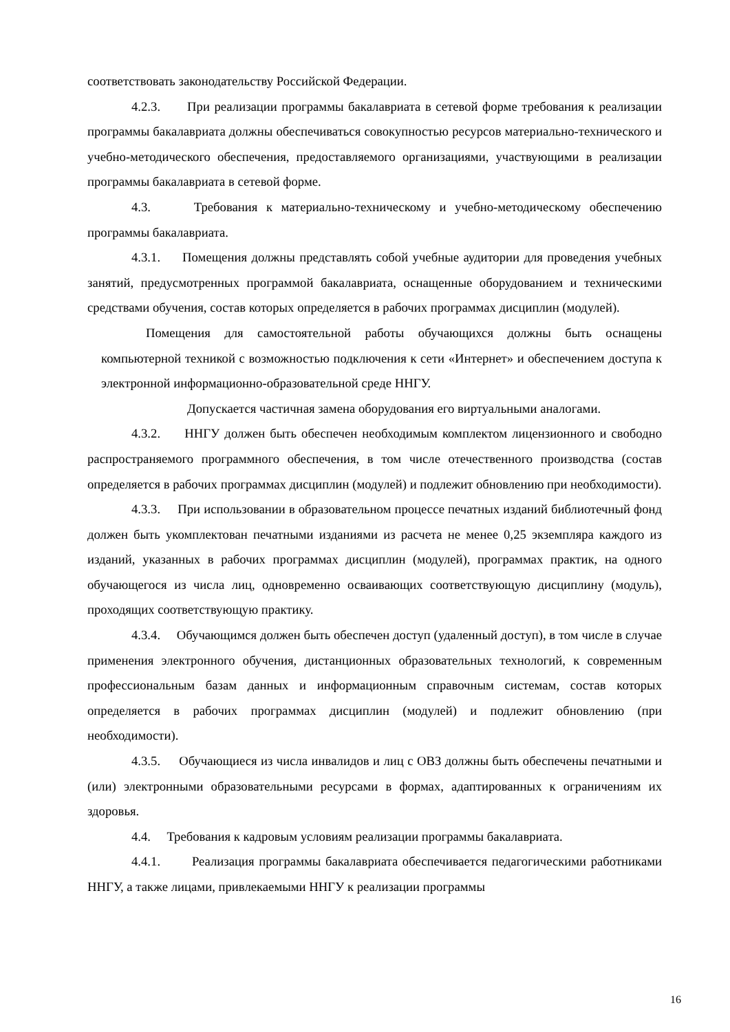соответствовать законодательству Российской Федерации.
4.2.3. При реализации программы бакалавриата в сетевой форме требования к реализации программы бакалавриата должны обеспечиваться совокупностью ресурсов материально-технического и учебно-методического обеспечения, предоставляемого организациями, участвующими в реализации программы бакалавриата в сетевой форме.
4.3. Требования к материально-техническому и учебно-методическому обеспечению программы бакалавриата.
4.3.1. Помещения должны представлять собой учебные аудитории для проведения учебных занятий, предусмотренных программой бакалавриата, оснащенные оборудованием и техническими средствами обучения, состав которых определяется в рабочих программах дисциплин (модулей).
Помещения для самостоятельной работы обучающихся должны быть оснащены компьютерной техникой с возможностью подключения к сети «Интернет» и обеспечением доступа к электронной информационно-образовательной среде ННГУ.
Допускается частичная замена оборудования его виртуальными аналогами.
4.3.2. ННГУ должен быть обеспечен необходимым комплектом лицензионного и свободно распространяемого программного обеспечения, в том числе отечественного производства (состав определяется в рабочих программах дисциплин (модулей) и подлежит обновлению при необходимости).
4.3.3. При использовании в образовательном процессе печатных изданий библиотечный фонд должен быть укомплектован печатными изданиями из расчета не менее 0,25 экземпляра каждого из изданий, указанных в рабочих программах дисциплин (модулей), программах практик, на одного обучающегося из числа лиц, одновременно осваивающих соответствующую дисциплину (модуль), проходящих соответствующую практику.
4.3.4. Обучающимся должен быть обеспечен доступ (удаленный доступ), в том числе в случае применения электронного обучения, дистанционных образовательных технологий, к современным профессиональным базам данных и информационным справочным системам, состав которых определяется в рабочих программах дисциплин (модулей) и подлежит обновлению (при необходимости).
4.3.5. Обучающиеся из числа инвалидов и лиц с ОВЗ должны быть обеспечены печатными и (или) электронными образовательными ресурсами в формах, адаптированных к ограничениям их здоровья.
4.4. Требования к кадровым условиям реализации программы бакалавриата.
4.4.1. Реализация программы бакалавриата обеспечивается педагогическими работниками ННГУ, а также лицами, привлекаемыми ННГУ к реализации программы
16